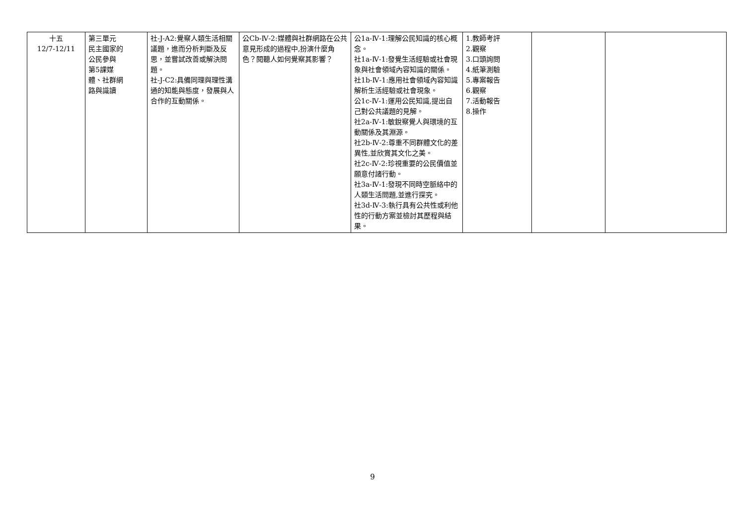| 十五 12/7-12/11 | 第三單元 民主國家的 公民參與 第5課媒 體、社群網 路與識讀 | 社-J-A2:覺察人類生活相關議題，進而分析判斷及反思，並嘗試改善或解決問題。 社-J-C2:具備同理與理性溝通的知能與態度，發展與人合作的互動關係。 | 公Cb-Ⅳ-2:媒體與社群網路在公共意見形成的過程中,扮演什麼角色？閱聽人如何覺察其影響？ | 公1a-Ⅳ-1:理解公民知識的核心概念。 社1a-Ⅳ-1:發覺生活經驗或社會現象與社會領域內容知識的關係。 社1b-Ⅳ-1:應用社會領域內容知識解析生活經驗或社會現象。 公1c-Ⅳ-1:運用公民知識,提出自己對公共議題的見解。 社2a-Ⅳ-1:敏銳察覺人與環境的互動關係及其淵源。 社2b-Ⅳ-2:尊重不同群體文化的差異性,並欣賞其文化之美。 社2c-Ⅳ-2:珍視重要的公民價值並願意付諸行動。 社3a-Ⅳ-1:發現不同時空脈絡中的人類生活問題,並進行探究。 社3d-Ⅳ-3:執行具有公共性或利他性的行動方案並檢討其歷程與結果。 | 1.教師考評 2.觀察 3.口頭詢問 4.紙筆測驗 5.專案報告 6.觀察 7.活動報告 8.操作 | | |
9